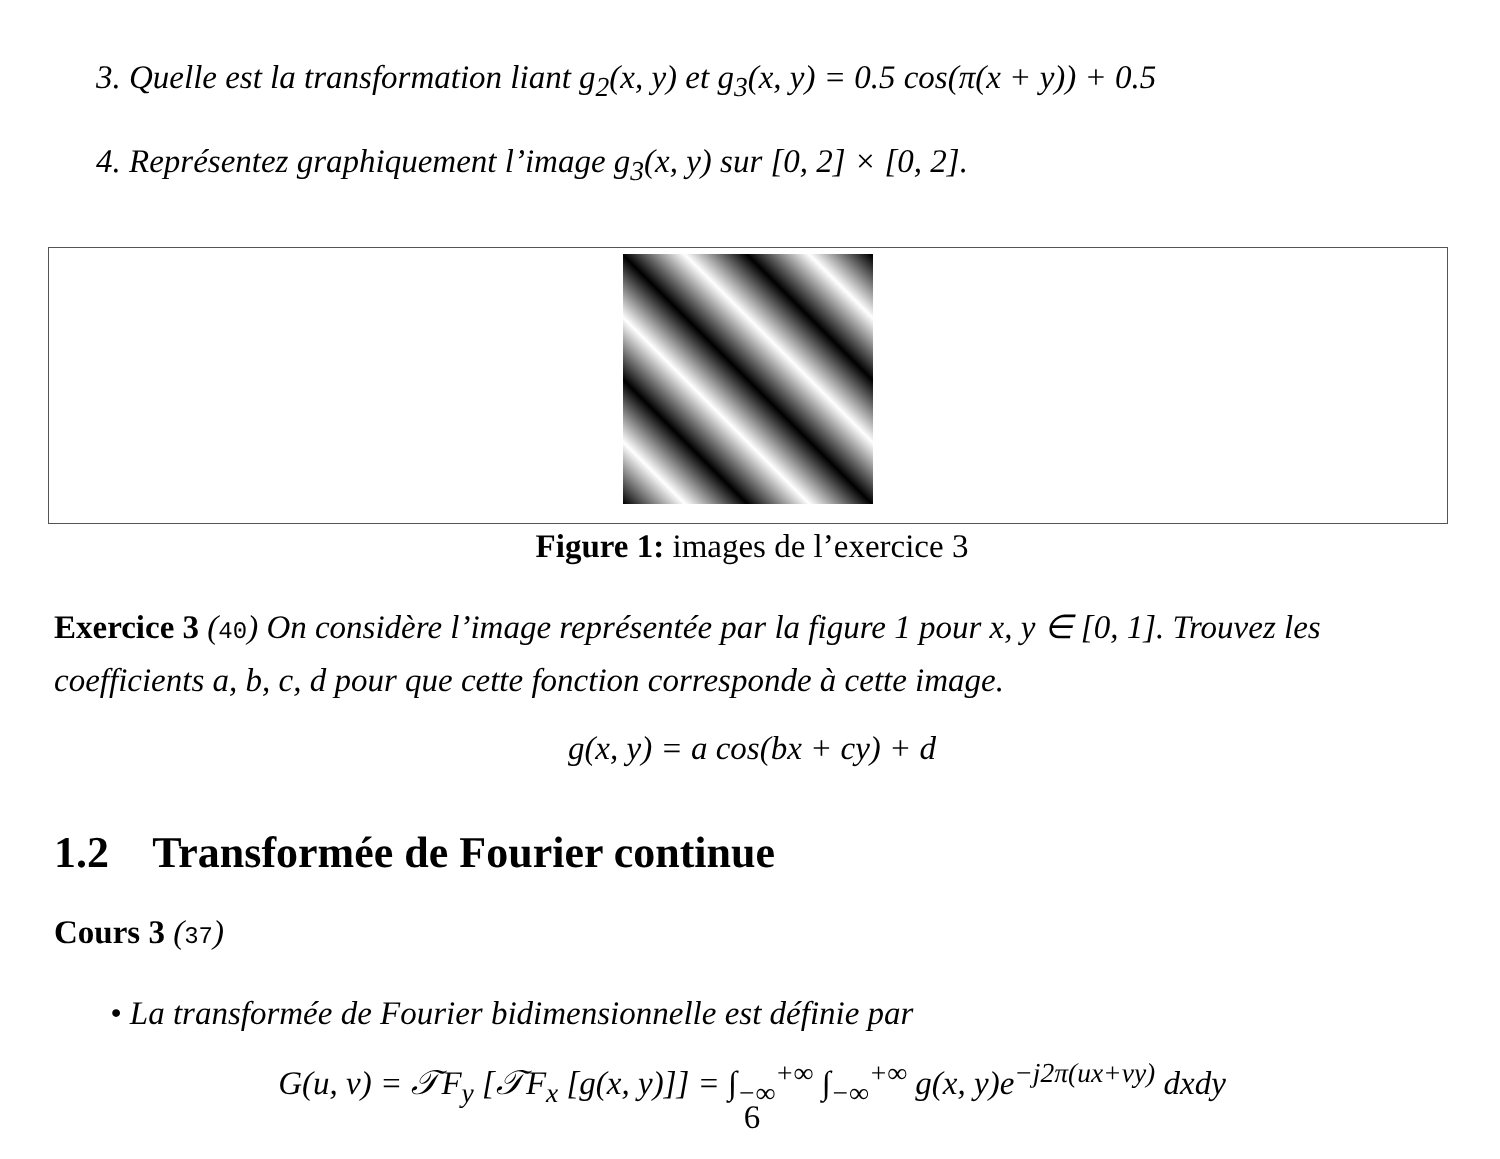3. Quelle est la transformation liant g<sub>2</sub>(x, y) et g<sub>3</sub>(x, y) = 0.5 cos(π(x + y)) + 0.5
4. Représentez graphiquement l’image g<sub>3</sub>(x, y) sur [0, 2] × [0, 2].
Figure 1: images de l’exercice 3
Exercice 3 (40) On considère l’image représentée par la figure 1 pour x, y ∈ [0, 1]. Trouvez les coefficients a, b, c, d pour que cette fonction corresponde à cette image.
g(x, y) = a cos(bx + cy) + d
1.2 Transformée de Fourier continue
Cours 3 (37)
• La transformée de Fourier bidimensionnelle est définie par
G(u, v) = 𝒯F<sub>y</sub> [𝒯F<sub>x</sub> [g(x, y)]] = ∫<sub>−∞</sub><sup>+∞</sup> ∫<sub>−∞</sub><sup>+∞</sup> g(x, y)e<sup>−j2π(ux+vy)</sup> dxdy
6